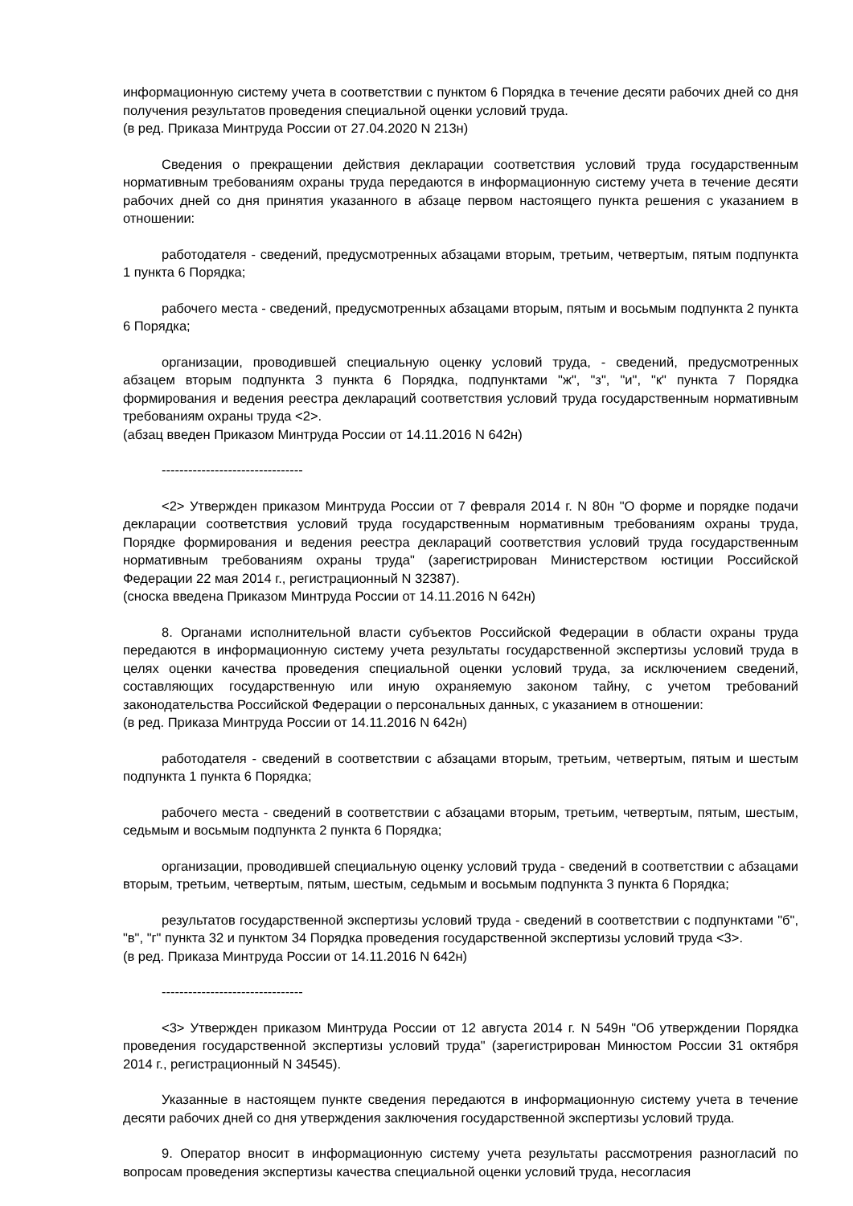информационную систему учета в соответствии с пунктом 6 Порядка в течение десяти рабочих дней со дня получения результатов проведения специальной оценки условий труда.
(в ред. Приказа Минтруда России от 27.04.2020 N 213н)
Сведения о прекращении действия декларации соответствия условий труда государственным нормативным требованиям охраны труда передаются в информационную систему учета в течение десяти рабочих дней со дня принятия указанного в абзаце первом настоящего пункта решения с указанием в отношении:
работодателя - сведений, предусмотренных абзацами вторым, третьим, четвертым, пятым подпункта 1 пункта 6 Порядка;
рабочего места - сведений, предусмотренных абзацами вторым, пятым и восьмым подпункта 2 пункта 6 Порядка;
организации, проводившей специальную оценку условий труда, - сведений, предусмотренных абзацем вторым подпункта 3 пункта 6 Порядка, подпунктами "ж", "з", "и", "к" пункта 7 Порядка формирования и ведения реестра деклараций соответствия условий труда государственным нормативным требованиям охраны труда <2>.
(абзац введен Приказом Минтруда России от 14.11.2016 N 642н)
--------------------------------
<2> Утвержден приказом Минтруда России от 7 февраля 2014 г. N 80н "О форме и порядке подачи декларации соответствия условий труда государственным нормативным требованиям охраны труда, Порядке формирования и ведения реестра деклараций соответствия условий труда государственным нормативным требованиям охраны труда" (зарегистрирован Министерством юстиции Российской Федерации 22 мая 2014 г., регистрационный N 32387).
(сноска введена Приказом Минтруда России от 14.11.2016 N 642н)
8. Органами исполнительной власти субъектов Российской Федерации в области охраны труда передаются в информационную систему учета результаты государственной экспертизы условий труда в целях оценки качества проведения специальной оценки условий труда, за исключением сведений, составляющих государственную или иную охраняемую законом тайну, с учетом требований законодательства Российской Федерации о персональных данных, с указанием в отношении:
(в ред. Приказа Минтруда России от 14.11.2016 N 642н)
работодателя - сведений в соответствии с абзацами вторым, третьим, четвертым, пятым и шестым подпункта 1 пункта 6 Порядка;
рабочего места - сведений в соответствии с абзацами вторым, третьим, четвертым, пятым, шестым, седьмым и восьмым подпункта 2 пункта 6 Порядка;
организации, проводившей специальную оценку условий труда - сведений в соответствии с абзацами вторым, третьим, четвертым, пятым, шестым, седьмым и восьмым подпункта 3 пункта 6 Порядка;
результатов государственной экспертизы условий труда - сведений в соответствии с подпунктами "б", "в", "г" пункта 32 и пунктом 34 Порядка проведения государственной экспертизы условий труда <3>.
(в ред. Приказа Минтруда России от 14.11.2016 N 642н)
--------------------------------
<3> Утвержден приказом Минтруда России от 12 августа 2014 г. N 549н "Об утверждении Порядка проведения государственной экспертизы условий труда" (зарегистрирован Минюстом России 31 октября 2014 г., регистрационный N 34545).
Указанные в настоящем пункте сведения передаются в информационную систему учета в течение десяти рабочих дней со дня утверждения заключения государственной экспертизы условий труда.
9. Оператор вносит в информационную систему учета результаты рассмотрения разногласий по вопросам проведения экспертизы качества специальной оценки условий труда, несогласия